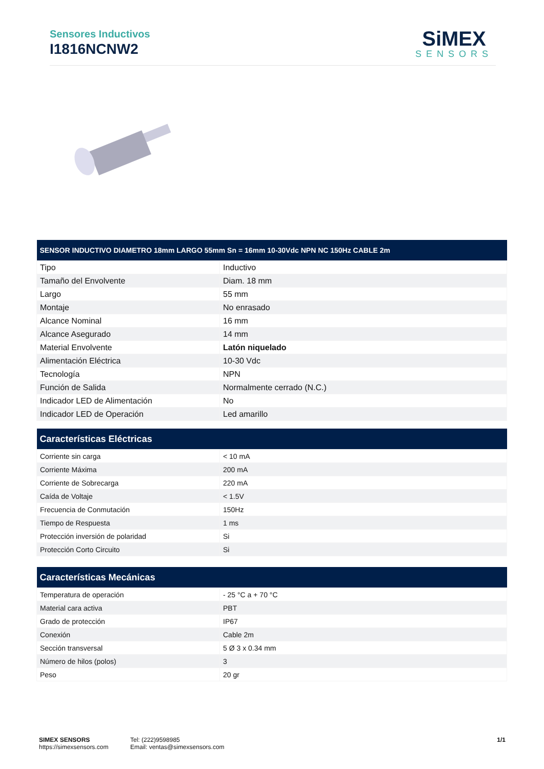Sensores Inductivos
I1816NCNW2
SiMEX
SENSORS
| SENSOR INDUCTIVO DIAMETRO 18mm LARGO 55mm Sn = 16mm 10-30Vdc NPN NC 150Hz CABLE 2m | |
| --- | --- |
| Tipo | Inductivo |
| Tamaño del Envolvente | Diam. 18 mm |
| Largo | 55 mm |
| Montaje | No enrasado |
| Alcance Nominal | 16 mm |
| Alcance Asegurado | 14 mm |
| Material Envolvente | Latón niquelado |
| Alimentación Eléctrica | 10-30 Vdc |
| Tecnología | NPN |
| Función de Salida | Normalmente cerrado (N.C.) |
| Indicador LED de Alimentación | No |
| Indicador LED de Operación | Led amarillo |
| Características Eléctricas | |
| --- | --- |
| Corriente sin carga | < 10 mA |
| Corriente Máxima | 200 mA |
| Corriente de Sobrecarga | 220 mA |
| Caída de Voltaje | < 1.5V |
| Frecuencia de Conmutación | 150Hz |
| Tiempo de Respuesta | 1 ms |
| Protección inversión de polaridad | Si |
| Protección Corto Circuito | Si |
| Características Mecánicas | |
| --- | --- |
| Temperatura de operación | - 25 °C a + 70 °C |
| Material cara activa | PBT |
| Grado de protección | IP67 |
| Conexión | Cable 2m |
| Sección transversal | 5 Ø 3 x 0.34 mm |
| Número de hilos (polos) | 3 |
| Peso | 20 gr |
SIMEX SENSORS
https://simexsensors.com
Tel: (222)9598985
Email: ventas@simexsensors.com
1/1